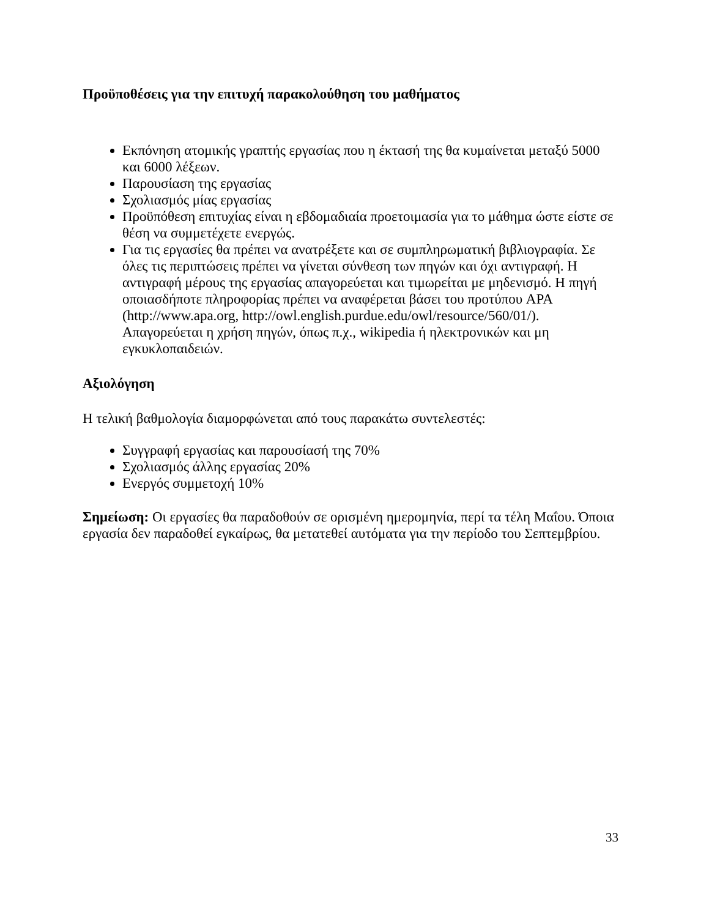Προϋποθέσεις για την επιτυχή παρακολούθηση του μαθήματος
Εκπόνηση ατομικής γραπτής εργασίας που η έκτασή της θα κυμαίνεται μεταξύ 5000 και 6000 λέξεων.
Παρουσίαση της εργασίας
Σχολιασμός μίας εργασίας
Προϋπόθεση επιτυχίας είναι η εβδομαδιαία προετοιμασία για το μάθημα ώστε είστε σε θέση να συμμετέχετε ενεργώς.
Για τις εργασίες θα πρέπει να ανατρέξετε και σε συμπληρωματική βιβλιογραφία. Σε όλες τις περιπτώσεις πρέπει να γίνεται σύνθεση των πηγών και όχι αντιγραφή. Η αντιγραφή μέρους της εργασίας απαγορεύεται και τιμωρείται με μηδενισμό. Η πηγή οποιασδήποτε πληροφορίας πρέπει να αναφέρεται βάσει του προτύπου APA (http://www.apa.org, http://owl.english.purdue.edu/owl/resource/560/01/). Απαγορεύεται η χρήση πηγών, όπως π.χ., wikipedia ή ηλεκτρονικών και μη εγκυκλοπαιδειών.
Αξιολόγηση
Η τελική βαθμολογία διαμορφώνεται από τους παρακάτω συντελεστές:
Συγγραφή εργασίας και παρουσίασή της 70%
Σχολιασμός άλλης εργασίας 20%
Ενεργός συμμετοχή 10%
Σημείωση: Οι εργασίες θα παραδοθούν σε ορισμένη ημερομηνία, περί τα τέλη Μαΐου. Όποια εργασία δεν παραδοθεί εγκαίρως, θα μετατεθεί αυτόματα για την περίοδο του Σεπτεμβρίου.
33